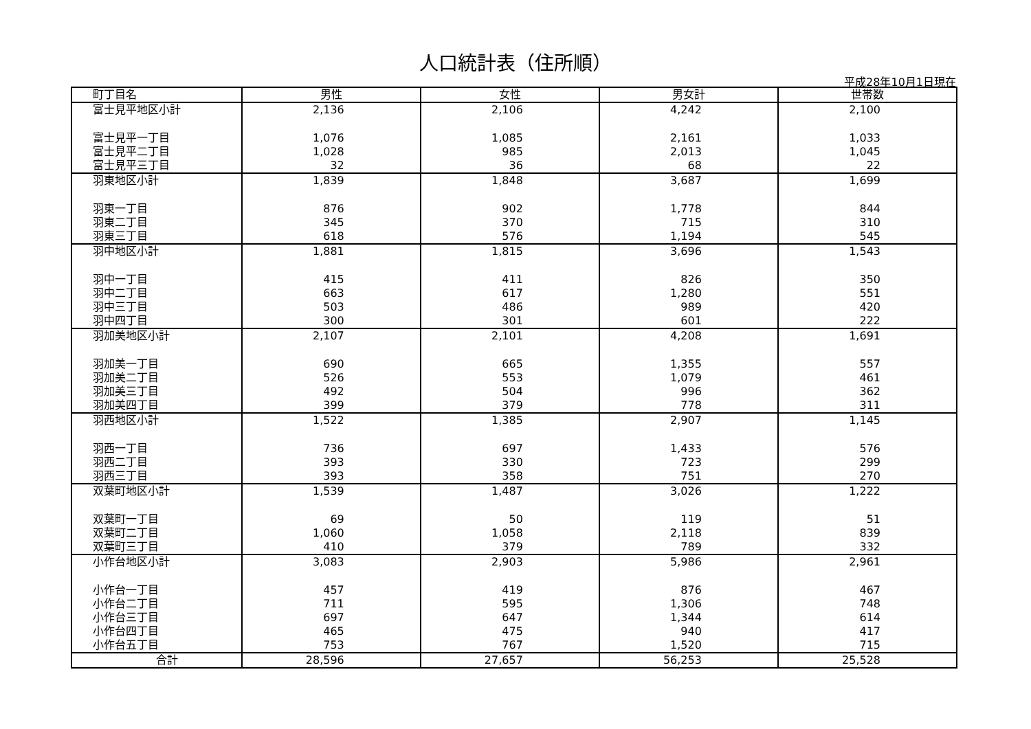人口統計表（住所順）
平成28年10月1日現在
| 町丁目名 | 男性 | 女性 | 男女計 | 世帯数 |
| --- | --- | --- | --- | --- |
| 富士見平地区小計 | 2,136 | 2,106 | 4,242 | 2,100 |
| 富士見平一丁目 | 1,076 | 1,085 | 2,161 | 1,033 |
| 富士見平二丁目 | 1,028 | 985 | 2,013 | 1,045 |
| 富士見平三丁目 | 32 | 36 | 68 | 22 |
| 羽東地区小計 | 1,839 | 1,848 | 3,687 | 1,699 |
| 羽東一丁目 | 876 | 902 | 1,778 | 844 |
| 羽東二丁目 | 345 | 370 | 715 | 310 |
| 羽東三丁目 | 618 | 576 | 1,194 | 545 |
| 羽中地区小計 | 1,881 | 1,815 | 3,696 | 1,543 |
| 羽中一丁目 | 415 | 411 | 826 | 350 |
| 羽中二丁目 | 663 | 617 | 1,280 | 551 |
| 羽中三丁目 | 503 | 486 | 989 | 420 |
| 羽中四丁目 | 300 | 301 | 601 | 222 |
| 羽加美地区小計 | 2,107 | 2,101 | 4,208 | 1,691 |
| 羽加美一丁目 | 690 | 665 | 1,355 | 557 |
| 羽加美二丁目 | 526 | 553 | 1,079 | 461 |
| 羽加美三丁目 | 492 | 504 | 996 | 362 |
| 羽加美四丁目 | 399 | 379 | 778 | 311 |
| 羽西地区小計 | 1,522 | 1,385 | 2,907 | 1,145 |
| 羽西一丁目 | 736 | 697 | 1,433 | 576 |
| 羽西二丁目 | 393 | 330 | 723 | 299 |
| 羽西三丁目 | 393 | 358 | 751 | 270 |
| 双葉町地区小計 | 1,539 | 1,487 | 3,026 | 1,222 |
| 双葉町一丁目 | 69 | 50 | 119 | 51 |
| 双葉町二丁目 | 1,060 | 1,058 | 2,118 | 839 |
| 双葉町三丁目 | 410 | 379 | 789 | 332 |
| 小作台地区小計 | 3,083 | 2,903 | 5,986 | 2,961 |
| 小作台一丁目 | 457 | 419 | 876 | 467 |
| 小作台二丁目 | 711 | 595 | 1,306 | 748 |
| 小作台三丁目 | 697 | 647 | 1,344 | 614 |
| 小作台四丁目 | 465 | 475 | 940 | 417 |
| 小作台五丁目 | 753 | 767 | 1,520 | 715 |
| 合計 | 28,596 | 27,657 | 56,253 | 25,528 |